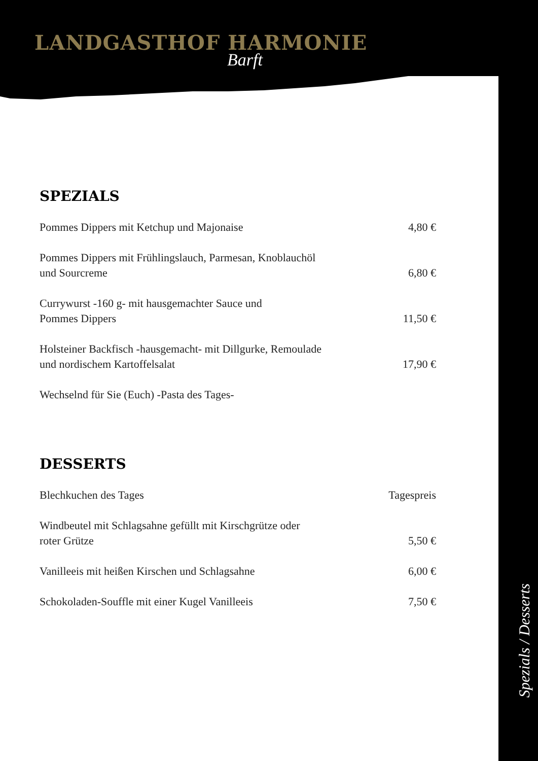LANDGASTHOF HARMONIE
Barft
SPEZIALS
Pommes Dippers mit Ketchup und Majonaise 4,80 €
Pommes Dippers mit Frühlingslauch, Parmesan, Knoblauchöl
und Sourcreme 6,80 €
Currywurst -160 g- mit hausgemachter Sauce und
Pommes Dippers 11,50 €
Holsteiner Backfisch -hausgemacht- mit Dillgurke, Remoulade
und nordischem Kartoffelsalat 17,90 €
Wechselnd für Sie (Euch) -Pasta des Tages-
DESSERTS
Blechkuchen des Tages Tagespreis
Windbeutel mit Schlagsahne gefüllt mit Kirschgrütze oder
roter Grütze 5,50 €
Vanilleeis mit heißen Kirschen und Schlagsahne 6,00 €
Schokoladen-Souffle mit einer Kugel Vanilleeis 7,50 €
Spezials / Desserts